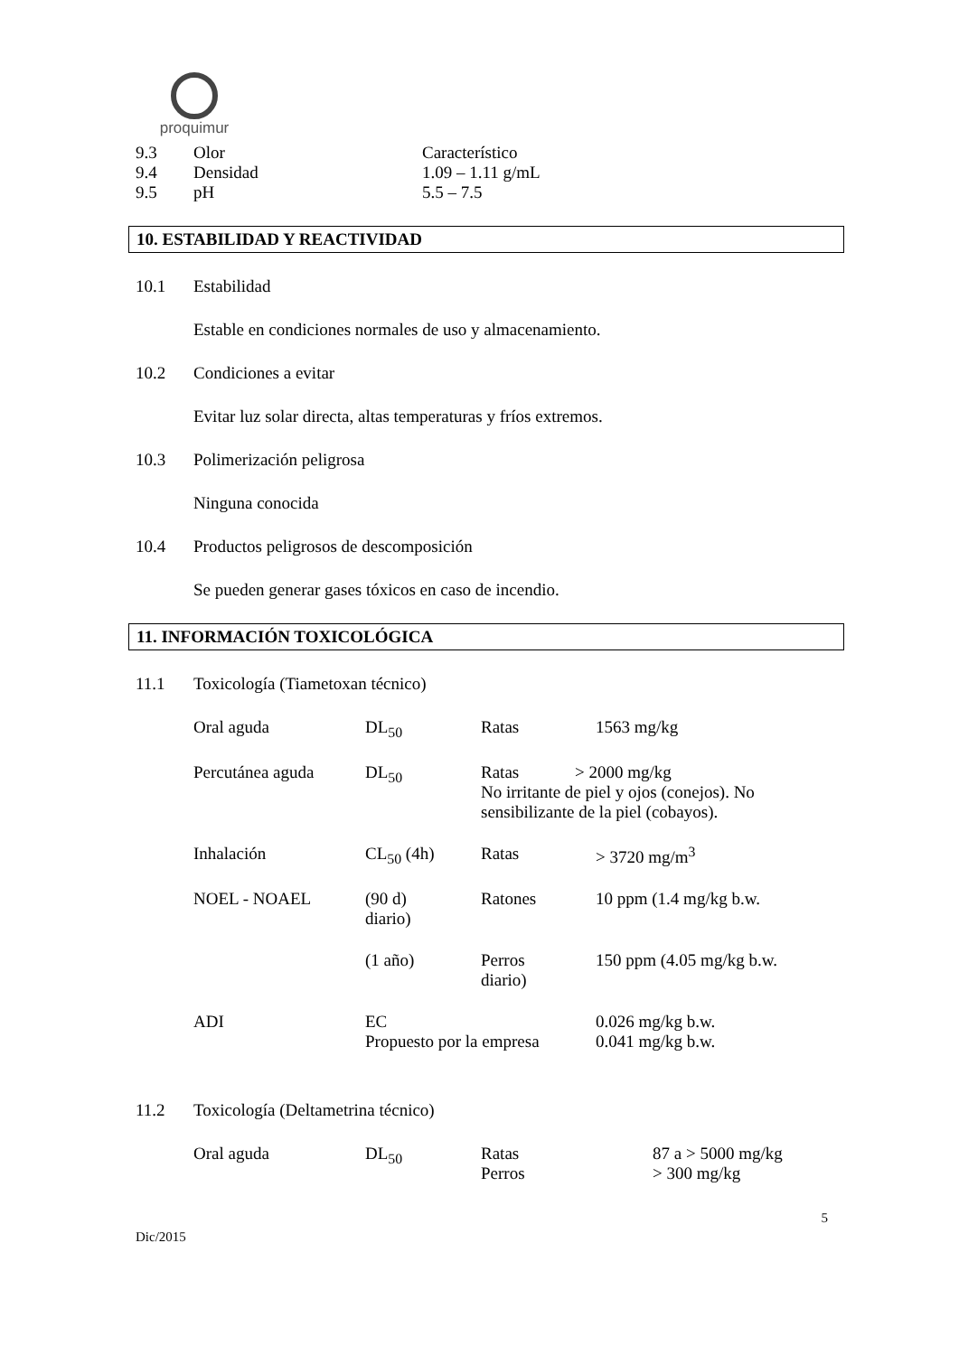proquimur
| 9.3 | Olor | Característico |
| 9.4 | Densidad | 1.09 – 1.11 g/mL |
| 9.5 | pH | 5.5 – 7.5 |
10. ESTABILIDAD Y REACTIVIDAD
10.1 Estabilidad
Estable en condiciones normales de uso y almacenamiento.
10.2 Condiciones a evitar
Evitar luz solar directa, altas temperaturas y fríos extremos.
10.3 Polimerización peligrosa
Ninguna conocida
10.4 Productos peligrosos de descomposición
Se pueden generar gases tóxicos en caso de incendio.
11. INFORMACIÓN TOXICOLÓGICA
11.1 Toxicología (Tiametoxan técnico)
| Oral aguda | DL<sub>50</sub> | Ratas | 1563 mg/kg |
| Percutánea aguda | DL<sub>50</sub> | Ratas > 2000 mg/kg No irritante de piel y ojos (conejos). No sensibilizante de la piel (cobayos). | |
| Inhalación | CL<sub>50</sub> (4h) | Ratas | > 3720 mg/m<sup>3</sup> |
| NOEL - NOAEL | (90 d) diario) | Ratones | 10 ppm (1.4 mg/kg b.w. |
| | (1 año) | Perros diario) | 150 ppm (4.05 mg/kg b.w. |
| ADI | EC Propuesto por la empresa | | 0.026 mg/kg b.w. 0.041 mg/kg b.w. |
11.2 Toxicología (Deltametrina técnico)
| Oral aguda | DL<sub>50</sub> | Ratas Perros | 87 a > 5000 mg/kg > 300 mg/kg |
5
Dic/2015